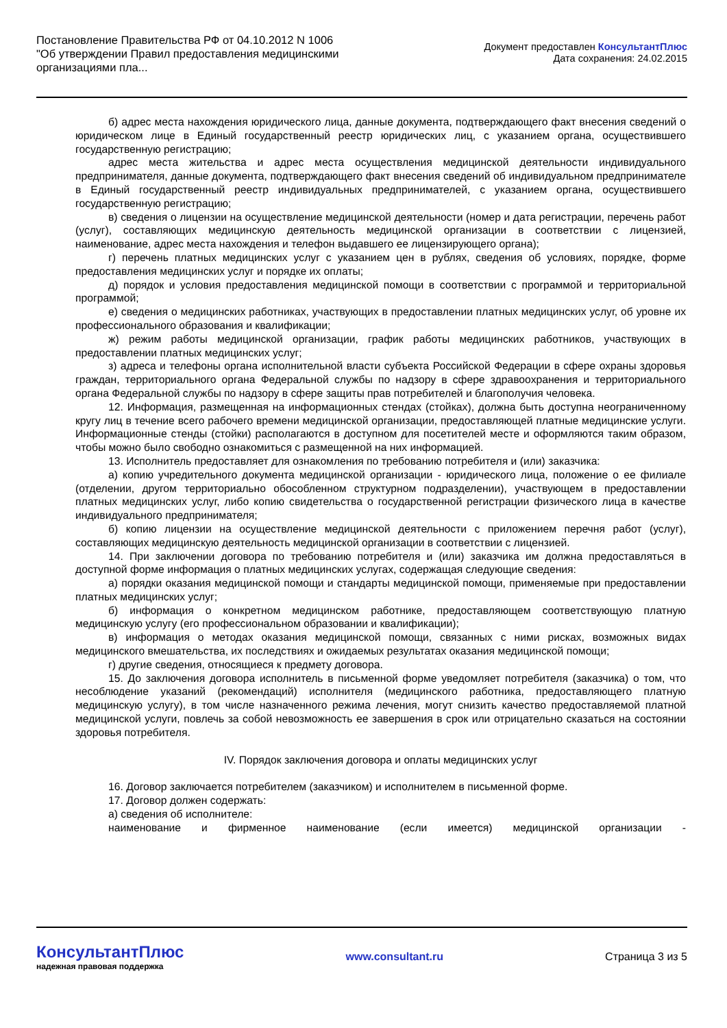Постановление Правительства РФ от 04.10.2012 N 1006
"Об утверждении Правил предоставления медицинскими организациями пла...
Документ предоставлен КонсультантПлюс
Дата сохранения: 24.02.2015
б) адрес места нахождения юридического лица, данные документа, подтверждающего факт внесения сведений о юридическом лице в Единый государственный реестр юридических лиц, с указанием органа, осуществившего государственную регистрацию;
адрес места жительства и адрес места осуществления медицинской деятельности индивидуального предпринимателя, данные документа, подтверждающего факт внесения сведений об индивидуальном предпринимателе в Единый государственный реестр индивидуальных предпринимателей, с указанием органа, осуществившего государственную регистрацию;
в) сведения о лицензии на осуществление медицинской деятельности (номер и дата регистрации, перечень работ (услуг), составляющих медицинскую деятельность медицинской организации в соответствии с лицензией, наименование, адрес места нахождения и телефон выдавшего ее лицензирующего органа);
г) перечень платных медицинских услуг с указанием цен в рублях, сведения об условиях, порядке, форме предоставления медицинских услуг и порядке их оплаты;
д) порядок и условия предоставления медицинской помощи в соответствии с программой и территориальной программой;
е) сведения о медицинских работниках, участвующих в предоставлении платных медицинских услуг, об уровне их профессионального образования и квалификации;
ж) режим работы медицинской организации, график работы медицинских работников, участвующих в предоставлении платных медицинских услуг;
з) адреса и телефоны органа исполнительной власти субъекта Российской Федерации в сфере охраны здоровья граждан, территориального органа Федеральной службы по надзору в сфере здравоохранения и территориального органа Федеральной службы по надзору в сфере защиты прав потребителей и благополучия человека.
12. Информация, размещенная на информационных стендах (стойках), должна быть доступна неограниченному кругу лиц в течение всего рабочего времени медицинской организации, предоставляющей платные медицинские услуги. Информационные стенды (стойки) располагаются в доступном для посетителей месте и оформляются таким образом, чтобы можно было свободно ознакомиться с размещенной на них информацией.
13. Исполнитель предоставляет для ознакомления по требованию потребителя и (или) заказчика:
а) копию учредительного документа медицинской организации - юридического лица, положение о ее филиале (отделении, другом территориально обособленном структурном подразделении), участвующем в предоставлении платных медицинских услуг, либо копию свидетельства о государственной регистрации физического лица в качестве индивидуального предпринимателя;
б) копию лицензии на осуществление медицинской деятельности с приложением перечня работ (услуг), составляющих медицинскую деятельность медицинской организации в соответствии с лицензией.
14. При заключении договора по требованию потребителя и (или) заказчика им должна предоставляться в доступной форме информация о платных медицинских услугах, содержащая следующие сведения:
а) порядки оказания медицинской помощи и стандарты медицинской помощи, применяемые при предоставлении платных медицинских услуг;
б) информация о конкретном медицинском работнике, предоставляющем соответствующую платную медицинскую услугу (его профессиональном образовании и квалификации);
в) информация о методах оказания медицинской помощи, связанных с ними рисках, возможных видах медицинского вмешательства, их последствиях и ожидаемых результатах оказания медицинской помощи;
г) другие сведения, относящиеся к предмету договора.
15. До заключения договора исполнитель в письменной форме уведомляет потребителя (заказчика) о том, что несоблюдение указаний (рекомендаций) исполнителя (медицинского работника, предоставляющего платную медицинскую услугу), в том числе назначенного режима лечения, могут снизить качество предоставляемой платной медицинской услуги, повлечь за собой невозможность ее завершения в срок или отрицательно сказаться на состоянии здоровья потребителя.
IV. Порядок заключения договора и оплаты медицинских услуг
16. Договор заключается потребителем (заказчиком) и исполнителем в письменной форме.
17. Договор должен содержать:
а) сведения об исполнителе:
наименование и фирменное наименование (если имеется) медицинской организации -
КонсультантПлюс
надежная правовая поддержка
www.consultant.ru Страница 3 из 5